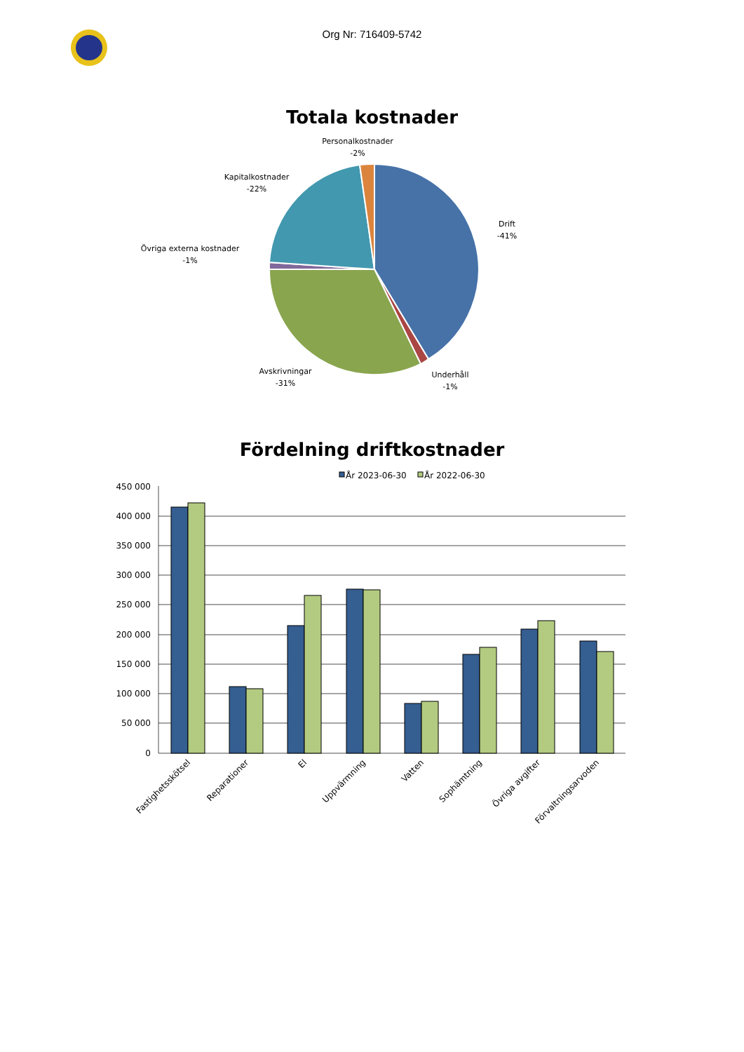Org Nr: 716409-5742
Totala kostnader
Personalkostnader
-2%
Kapitalkostnader
-22%
Drift
-41%
Övriga externa kostnader
-1%
Avskrivningar
-31%
Underhåll
-1%
Fördelning driftkostnader
År 2023-06-30
År 2022-06-30
450 000
400 000
350 000
300 000
250 000
200 000
150 000
100 000
50 000
0
Fastighetsskötsel
Reparationer
El
Uppvärmning
Vatten
Sophämtning
Övriga avgifter
Förvaltningsarvoden